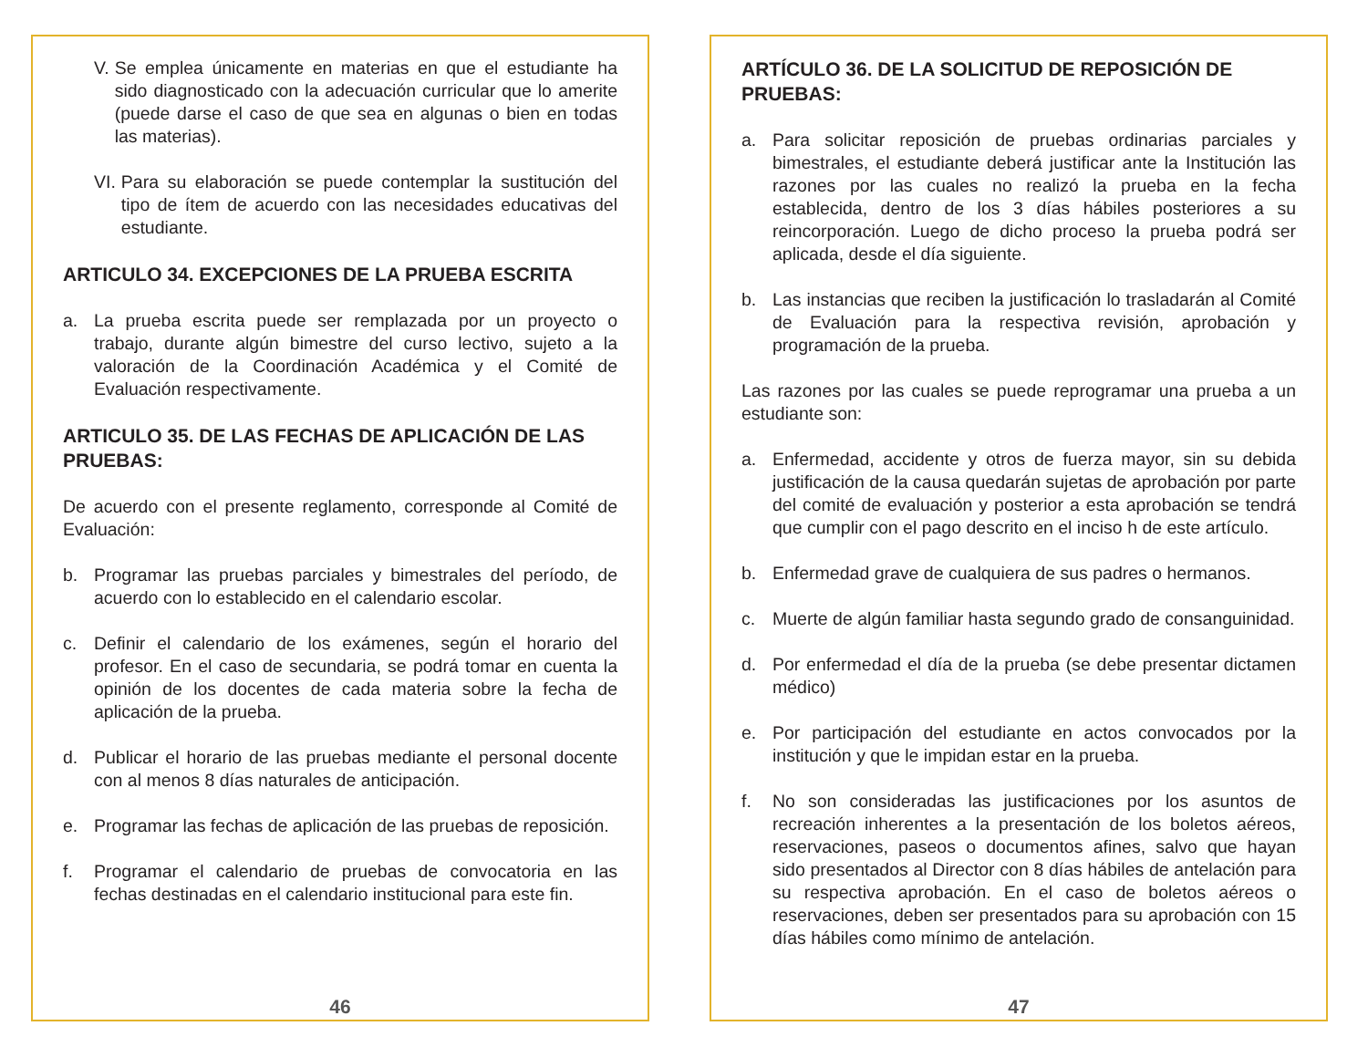V. Se emplea únicamente en materias en que el estudiante ha sido diagnosticado con la adecuación curricular que lo amerite (puede darse el caso de que sea en algunas o bien en todas las materias).
VI. Para su elaboración se puede contemplar la sustitución del tipo de ítem de acuerdo con las necesidades educativas del estudiante.
ARTICULO 34. EXCEPCIONES DE LA PRUEBA ESCRITA
a. La prueba escrita puede ser remplazada por un proyecto o trabajo, durante algún bimestre del curso lectivo, sujeto a la valoración de la Coordinación Académica y el Comité de Evaluación respectivamente.
ARTICULO 35. DE LAS FECHAS DE APLICACIÓN DE LAS PRUEBAS:
De acuerdo con el presente reglamento, corresponde al Comité de Evaluación:
b. Programar las pruebas parciales y bimestrales del período, de acuerdo con lo establecido en el calendario escolar.
c. Definir el calendario de los exámenes, según el horario del profesor. En el caso de secundaria, se podrá tomar en cuenta la opinión de los docentes de cada materia sobre la fecha de aplicación de la prueba.
d. Publicar el horario de las pruebas mediante el personal docente con al menos 8 días naturales de anticipación.
e. Programar las fechas de aplicación de las pruebas de reposición.
f. Programar el calendario de pruebas de convocatoria en las fechas destinadas en el calendario institucional para este fin.
46
ARTÍCULO 36. DE LA SOLICITUD DE REPOSICIÓN DE PRUEBAS:
a. Para solicitar reposición de pruebas ordinarias parciales y bimestrales, el estudiante deberá justificar ante la Institución las razones por las cuales no realizó la prueba en la fecha establecida, dentro de los 3 días hábiles posteriores a su reincorporación. Luego de dicho proceso la prueba podrá ser aplicada, desde el día siguiente.
b. Las instancias que reciben la justificación lo trasladarán al Comité de Evaluación para la respectiva revisión, aprobación y programación de la prueba.
Las razones por las cuales se puede reprogramar una prueba a un estudiante son:
a. Enfermedad, accidente y otros de fuerza mayor, sin su debida justificación de la causa quedarán sujetas de aprobación por parte del comité de evaluación y posterior a esta aprobación se tendrá que cumplir con el pago descrito en el inciso h de este artículo.
b. Enfermedad grave de cualquiera de sus padres o hermanos.
c. Muerte de algún familiar hasta segundo grado de consanguinidad.
d. Por enfermedad el día de la prueba (se debe presentar dictamen médico)
e. Por participación del estudiante en actos convocados por la institución y que le impidan estar en la prueba.
f. No son consideradas las justificaciones por los asuntos de recreación inherentes a la presentación de los boletos aéreos, reservaciones, paseos o documentos afines, salvo que hayan sido presentados al Director con 8 días hábiles de antelación para su respectiva aprobación. En el caso de boletos aéreos o reservaciones, deben ser presentados para su aprobación con 15 días hábiles como mínimo de antelación.
47